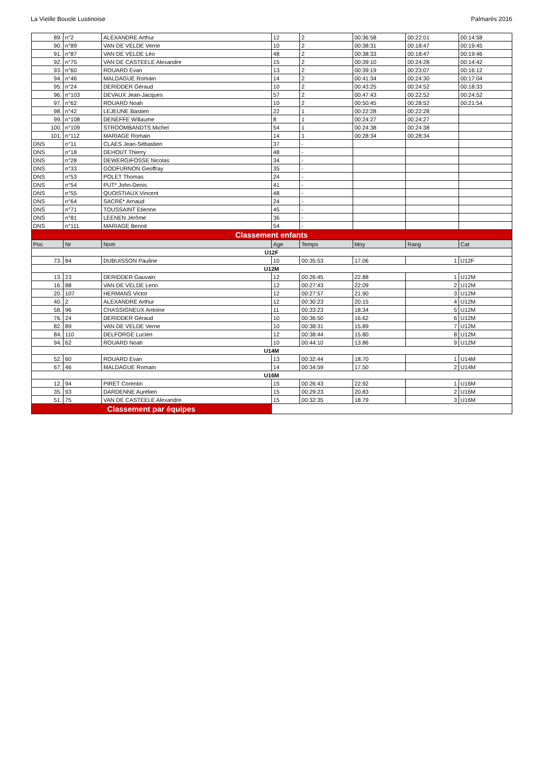La Vieille Boucle Lustinoise Palmarès 2016
| 89. | n°2 | ALEXANDRE Arthur | 12 | 2 | 00:36:58 | 00:22:01 | 00:14:58 |
| 90. | n°89 | VAN DE VELDE Verne | 10 | 2 | 00:38:31 | 00:18:47 | 00:19:45 |
| 91. | n°87 | VAN DE VELDE Léo | 48 | 2 | 00:38:33 | 00:18:47 | 00:19:46 |
| 92. | n°75 | VAN DE CASTEELE Alexandre | 15 | 2 | 00:39:10 | 00:24:28 | 00:14:42 |
| 93. | n°60 | ROUARD Evan | 13 | 2 | 00:39:19 | 00:23:07 | 00:16:12 |
| 94. | n°46 | MALDAGUE Romain | 14 | 2 | 00:41:34 | 00:24:30 | 00:17:04 |
| 95. | n°24 | DERIDDER Géraud | 10 | 2 | 00:43:25 | 00:24:52 | 00:18:33 |
| 96. | n°103 | DEVAUX Jean-Jacques | 57 | 2 | 00:47:43 | 00:22:52 | 00:24:52 |
| 97. | n°62 | ROUARD Noah | 10 | 2 | 00:50:45 | 00:28:52 | 00:21:54 |
| 98. | n°42 | LEJEUNE Bastien | 22 | 1 | 00:22:28 | 00:22:28 | |
| 99. | n°108 | DENEFFE Willaume | 8 | 1 | 00:24:27 | 00:24:27 | |
| 100. | n°109 | STROOMBANDTS Michel | 54 | 1 | 00:24:38 | 00:24:38 | |
| 101. | n°112 | MARIAGE Romain | 14 | 1 | 00:28:34 | 00:28:34 | |
| DNS | n°11 | CLAES Jean-Sébastien | 37 | - | | | |
| DNS | n°18 | DEHOUT Thierry | 48 | - | | | |
| DNS | n°28 | DEWERGIFOSSE Nicolas | 34 | - | | | |
| DNS | n°33 | GODFURNON Geoffray | 35 | - | | | |
| DNS | n°53 | POLET Thomas | 24 | - | | | |
| DNS | n°54 | PUT* John-Denis | 41 | - | | | |
| DNS | n°55 | QUOISTIAUX Vincent | 48 | - | | | |
| DNS | n°64 | SACRÉ* Arnaud | 24 | - | | | |
| DNS | n°71 | TOUSSAINT Etienne | 45 | - | | | |
| DNS | n°81 | LEENEN Jérôme | 36 | - | | | |
| DNS | n°111 | MARIAGE Benoit | 54 | - | | | |
| Classement enfants | | | | | | | |
| Pos | Nr | Nom | Age | Temps | Moy | Rang | Cat |
| U12F | | | | | | | |
| 73. | 84 | DUBUISSON Pauline | 10 | 00:35:53 | 17.06 | 1 | U12F |
| U12M | | | | | | | |
| 13. | 23 | DERIDDER Gauvain | 12 | 00:26:45 | 22.88 | 1 | U12M |
| 16. | 88 | VAN DE VELDE Lenn | 12 | 00:27:43 | 22.09 | 2 | U12M |
| 20. | 107 | HERMANS Victor | 12 | 00:27:57 | 21.90 | 3 | U12M |
| 40. | 2 | ALEXANDRE Arthur | 12 | 00:30:23 | 20.15 | 4 | U12M |
| 58. | 96 | CHASSIGNEUX Antoine | 11 | 00:33:23 | 18.34 | 5 | U12M |
| 76. | 24 | DERIDDER Géraud | 10 | 00:36:50 | 16.62 | 6 | U12M |
| 82. | 89 | VAN DE VELDE Verne | 10 | 00:38:31 | 15.89 | 7 | U12M |
| 84. | 110 | DELFORGE Lucien | 12 | 00:38:44 | 15.80 | 8 | U12M |
| 94. | 62 | ROUARD Noah | 10 | 00:44:10 | 13.86 | 9 | U12M |
| U14M | | | | | | | |
| 52. | 60 | ROUARD Evan | 13 | 00:32:44 | 18.70 | 1 | U14M |
| 67. | 46 | MALDAGUE Romain | 14 | 00:34:59 | 17.50 | 2 | U14M |
| U16M | | | | | | | |
| 12. | 94 | PIRET Corentin | 15 | 00:26:43 | 22.92 | 1 | U16M |
| 35. | 93 | DARDENNE Aurélien | 15 | 00:29:23 | 20.83 | 2 | U16M |
| 51. | 75 | VAN DE CASTEELE Alexandre | 15 | 00:32:35 | 18.79 | 3 | U16M |
| Classement par équipes | | | | | | | |